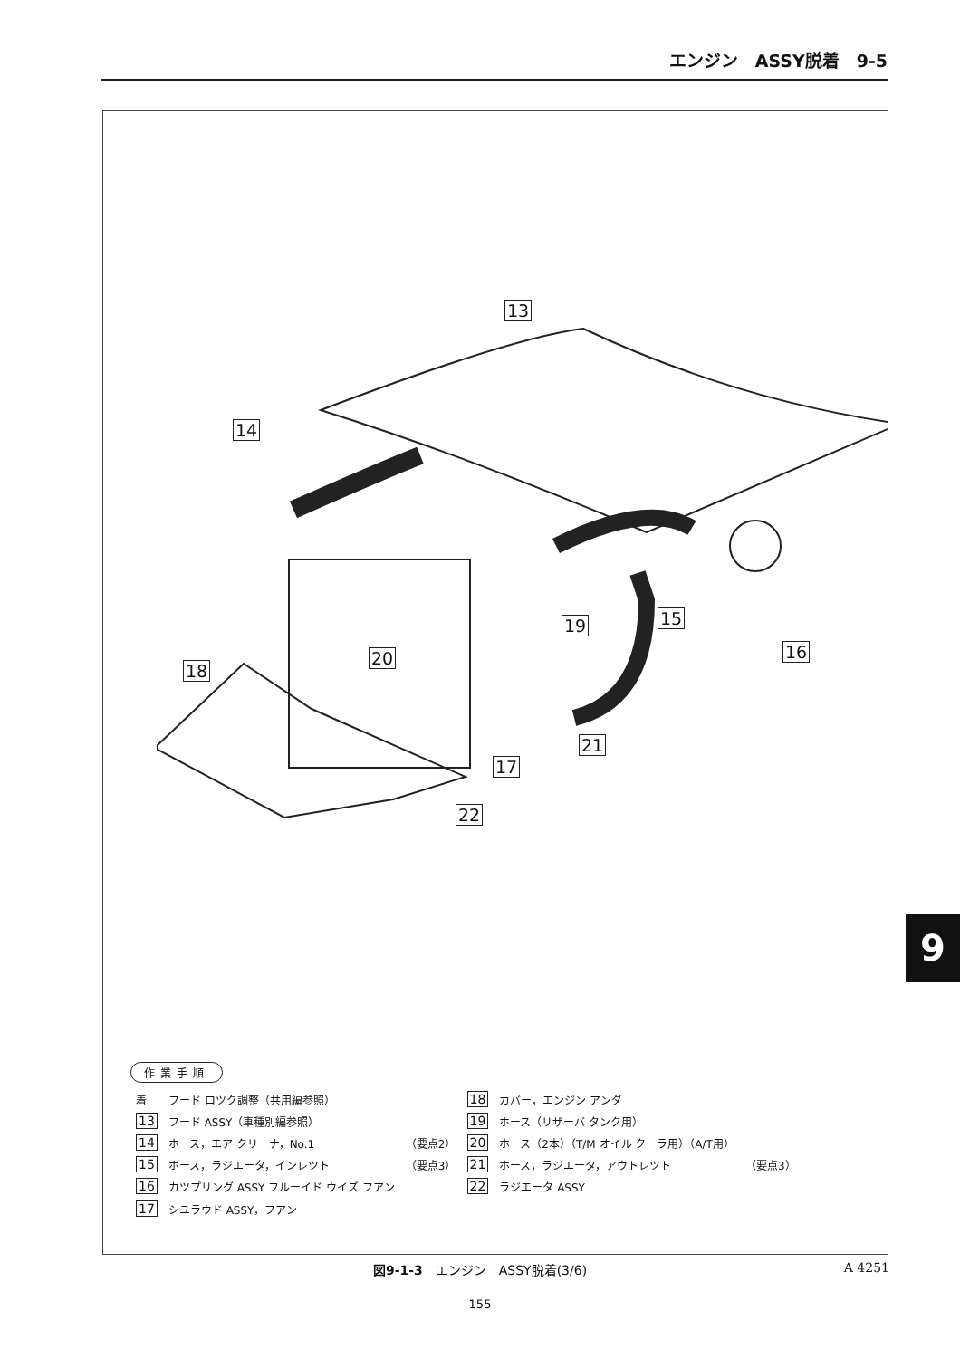エンジン　ASSY脱着　9-5
13
14
15
16
17
18
19
20
21
22
作業手順
| 着 | フード ロツク調整（共用編参照） | | 18 | カバー，エンジン アンダ | |
| 13 | フード ASSY（車種別編参照） | | 19 | ホース（リザーバ タンク用） | |
| 14 | ホース，エア クリーナ，No.1 | （要点2） | 20 | ホース（2本）（T/M オイル クーラ用）（A/T用） | |
| 15 | ホース，ラジエータ，インレツト | （要点3） | 21 | ホース，ラジエータ，アウトレツト | （要点3） |
| 16 | カツプリング ASSY フルーイド ウイズ フアン | | 22 | ラジエータ ASSY | |
| 17 | シユラウド ASSY，フアン | | | | |
図9-1-3　エンジン　ASSY脱着(3/6) A 4251
— 155 —
9